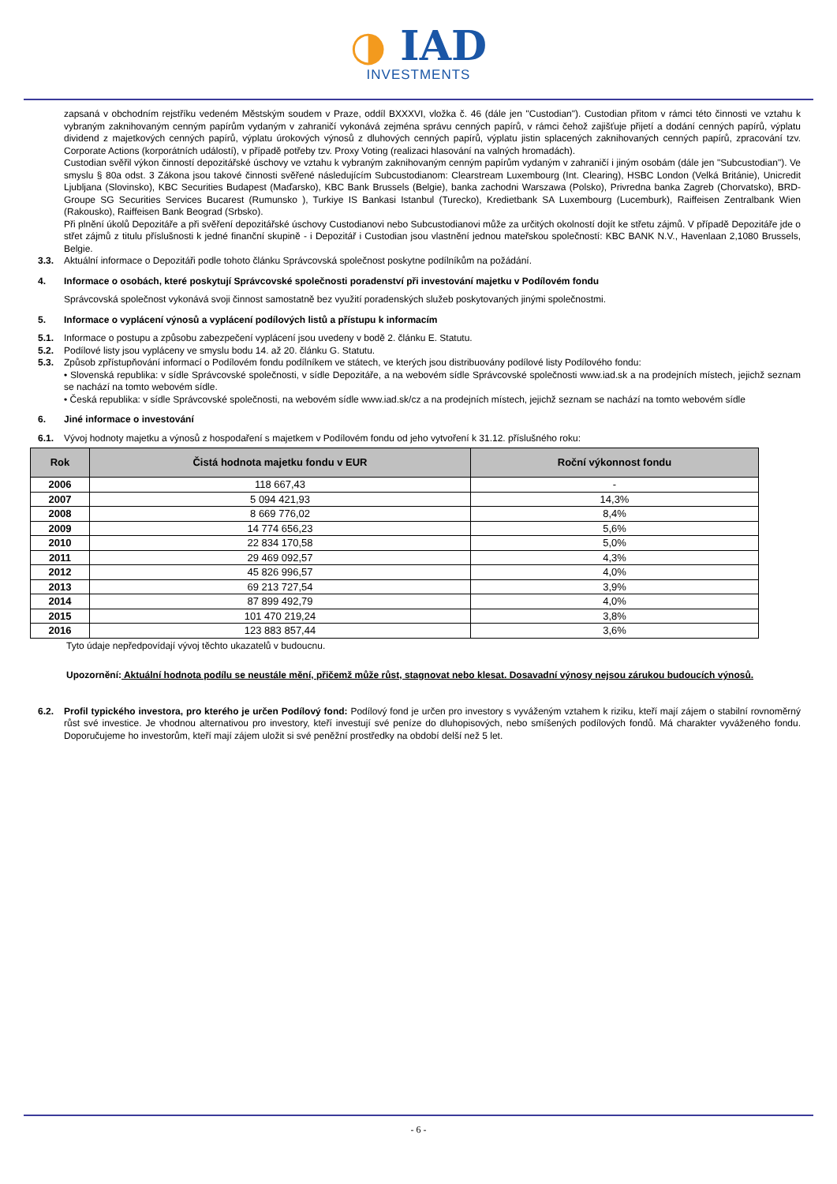◑ IAD
INVESTMENTS
zapsaná v obchodním rejstříku vedeném Městským soudem v Praze, oddíl BXXXVI, vložka č. 46 (dále jen "Custodian"). Custodian přitom v rámci této činnosti ve vztahu k vybraným zaknihovaným cenným papírům vydaným v zahraničí vykonává zejména správu cenných papírů, v rámci čehož zajišťuje přijetí a dodání cenných papírů, výplatu dividend z majetkových cenných papírů, výplatu úrokových výnosů z dluhových cenných papírů, výplatu jistin splacených zaknihovaných cenných papírů, zpracování tzv. Corporate Actions (korporátních událostí), v případě potřeby tzv. Proxy Voting (realizaci hlasování na valných hromadách).
Custodian svěřil výkon činností depozitářské úschovy ve vztahu k vybraným zaknihovaným cenným papírům vydaným v zahraničí i jiným osobám (dále jen "Subcustodian"). Ve smyslu § 80a odst. 3 Zákona jsou takové činnosti svěřené následujícím Subcustodianom: Clearstream Luxembourg (Int. Clearing), HSBC London (Velká Británie), Unicredit Ljubljana (Slovinsko), KBC Securities Budapest (Maďarsko), KBC Bank Brussels (Belgie), banka zachodni Warszawa (Polsko), Privredna banka Zagreb (Chorvatsko), BRD-Groupe SG Securities Services Bucarest (Rumunsko ), Turkiye IS Bankasi Istanbul (Turecko), Kredietbank SA Luxembourg (Lucemburk), Raiffeisen Zentralbank Wien (Rakousko), Raiffeisen Bank Beograd (Srbsko).
Při plnění úkolů Depozitáře a při svěření depozitářské úschovy Custodianovi nebo Subcustodianovi může za určitých okolností dojít ke střetu zájmů. V případě Depozitáře jde o střet zájmů z titulu příslušnosti k jedné finanční skupině - i Depozitář i Custodian jsou vlastnění jednou mateřskou společností: KBC BANK N.V., Havenlaan 2,1080 Brussels, Belgie.
3.3. Aktuální informace o Depozitáři podle tohoto článku Správcovská společnost poskytne podílníkům na požádání.
4. Informace o osobách, které poskytují Správcovské společnosti poradenství při investování majetku v Podílovém fondu
Správcovská společnost vykonává svoji činnost samostatně bez využití poradenských služeb poskytovaných jinými společnostmi.
5. Informace o vyplácení výnosů a vyplácení podílových listů a přístupu k informacím
5.1. Informace o postupu a způsobu zabezpečení vyplácení jsou uvedeny v bodě 2. článku E. Statutu.
5.2. Podílové listy jsou vypláceny ve smyslu bodu 14. až 20. článku G. Statutu.
5.3. Způsob zpřístupňování informací o Podílovém fondu podílníkem ve státech, ve kterých jsou distribuovány podílové listy Podílového fondu:
• Slovenská republika: v sídle Správcovské společnosti, v sídle Depozitáře, a na webovém sídle Správcovské společnosti www.iad.sk a na prodejních místech, jejichž seznam se nachází na tomto webovém sídle.
• Česká republika: v sídle Správcovské společnosti, na webovém sídle www.iad.sk/cz a na prodejních místech, jejichž seznam se nachází na tomto webovém sídle
6. Jiné informace o investování
6.1. Vývoj hodnoty majetku a výnosů z hospodaření s majetkem v Podílovém fondu od jeho vytvoření k 31.12. příslušného roku:
| Rok | Čistá hodnota majetku fondu v EUR | Roční výkonnost fondu |
| --- | --- | --- |
| 2006 | 118 667,43 | - |
| 2007 | 5 094 421,93 | 14,3% |
| 2008 | 8 669 776,02 | 8,4% |
| 2009 | 14 774 656,23 | 5,6% |
| 2010 | 22 834 170,58 | 5,0% |
| 2011 | 29 469 092,57 | 4,3% |
| 2012 | 45 826 996,57 | 4,0% |
| 2013 | 69 213 727,54 | 3,9% |
| 2014 | 87 899 492,79 | 4,0% |
| 2015 | 101 470 219,24 | 3,8% |
| 2016 | 123 883 857,44 | 3,6% |
Tyto údaje nepředpovídají vývoj těchto ukazatelů v budoucnu.
Upozornění: Aktuální hodnota podílu se neustále mění, přičemž může růst, stagnovat nebo klesat. Dosavadní výnosy nejsou zárukou budoucích výnosů.
6.2. Profil typického investora, pro kterého je určen Podílový fond: Podílový fond je určen pro investory s vyváženým vztahem k riziku, kteří mají zájem o stabilní rovnoměrný růst své investice. Je vhodnou alternativou pro investory, kteří investují své peníze do dluhopisových, nebo smíšených podílových fondů. Má charakter vyváženého fondu. Doporučujeme ho investorům, kteří mají zájem uložit si své peněžní prostředky na období delší než 5 let.
- 6 -